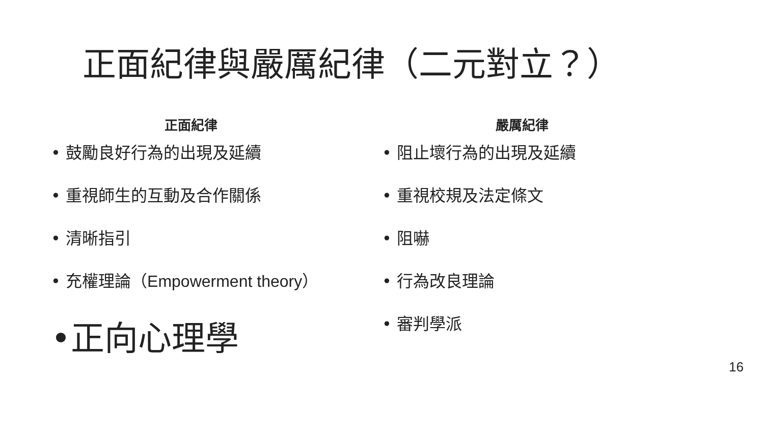正面紀律與嚴厲紀律（二元對立？）
正面紀律
• 鼓勵良好行為的出現及延續
• 重視師生的互動及合作關係
• 清晰指引
• 充權理論（Empowerment theory）
•正向心理學
嚴厲紀律
• 阻止壞行為的出現及延續
• 重視校規及法定條文
• 阻嚇
• 行為改良理論
• 審判學派
16